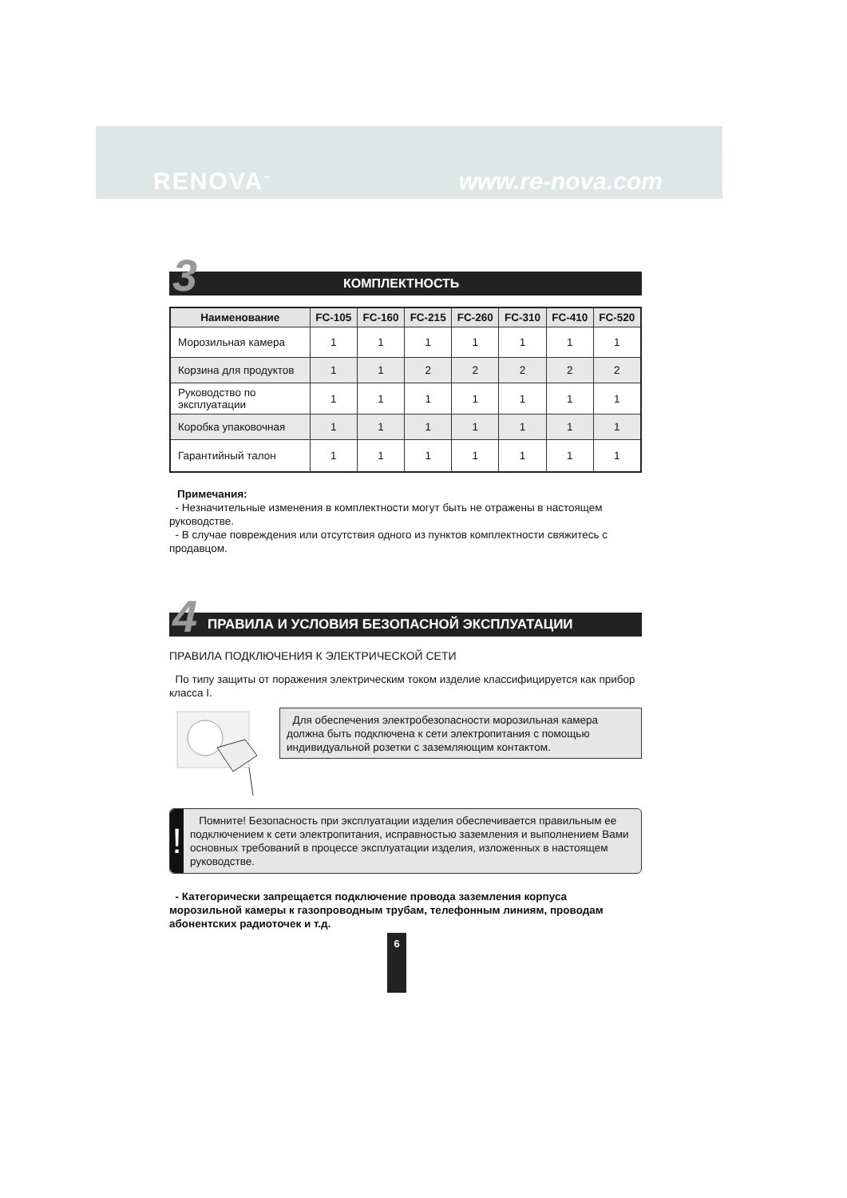RENOVA<sup>™</sup> www.re-nova.com
3 КОМПЛЕКТНОСТЬ
| Наименование | FC-105 | FC-160 | FC-215 | FC-260 | FC-310 | FC-410 | FC-520 |
| --- | --- | --- | --- | --- | --- | --- | --- |
| Морозильная камера | 1 | 1 | 1 | 1 | 1 | 1 | 1 |
| Корзина для продуктов | 1 | 1 | 2 | 2 | 2 | 2 | 2 |
| Руководство по эксплуатации | 1 | 1 | 1 | 1 | 1 | 1 | 1 |
| Коробка упаковочная | 1 | 1 | 1 | 1 | 1 | 1 | 1 |
| Гарантийный талон | 1 | 1 | 1 | 1 | 1 | 1 | 1 |
Примечания:
- Незначительные изменения в комплектности могут быть не отражены в настоящем руководстве.
- В случае повреждения или отсутствия одного из пунктов комплектности свяжитесь с продавцом.
4 ПРАВИЛА И УСЛОВИЯ БЕЗОПАСНОЙ ЭКСПЛУАТАЦИИ
ПРАВИЛА ПОДКЛЮЧЕНИЯ К ЭЛЕКТРИЧЕСКОЙ СЕТИ
По типу защиты от поражения электрическим током изделие классифицируется как прибор класса I.
Для обеспечения электробезопасности морозильная камера должна быть подключена к сети электропитания с помощью индивидуальной розетки с заземляющим контактом.
!
Помните! Безопасность при эксплуатации изделия обеспечивается правильным ее подключением к сети электропитания, исправностью заземления и выполнением Вами основных требований в процессе эксплуатации изделия, изложенных в настоящем руководстве.
- Категорически запрещается подключение провода заземления корпуса морозильной камеры к газопроводным трубам, телефонным линиям, проводам абонентских радиоточек и т.д.
6